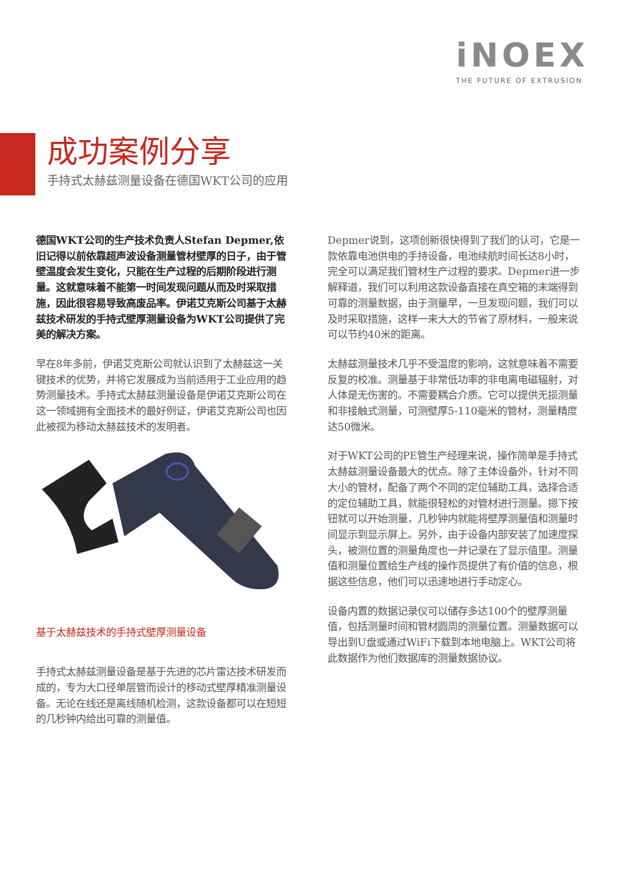iNOEX
THE FUTURE OF EXTRUSION
成功案例分享
手持式太赫兹测量设备在德国WKT公司的应用
德国WKT公司的生产技术负责人Stefan Depmer,依旧记得以前依靠超声波设备测量管材壁厚的日子，由于管壁温度会发生变化，只能在生产过程的后期阶段进行测量。这就意味着不能第一时间发现问题从而及时采取措施，因此很容易导致高废品率。伊诺艾克斯公司基于太赫兹技术研发的手持式壁厚测量设备为WKT公司提供了完美的解决方案。
早在8年多前，伊诺艾克斯公司就认识到了太赫兹这一关键技术的优势，并将它发展成为当前适用于工业应用的趋势测量技术。手持式太赫兹测量设备是伊诺艾克斯公司在这一领域拥有全面技术的最好例证，伊诺艾克斯公司也因此被视为移动太赫兹技术的发明者。
基于太赫兹技术的手持式壁厚测量设备
手持式太赫兹测量设备是基于先进的芯片雷达技术研发而成的，专为大口径单层管而设计的移动式壁厚精准测量设备。无论在线还是离线随机检测，这款设备都可以在短短的几秒钟内给出可靠的测量值。
Depmer说到，这项创新很快得到了我们的认可，它是一款依靠电池供电的手持设备，电池续航时间长达8小时，完全可以满足我们管材生产过程的要求。Depmer进一步解释道，我们可以利用这款设备直接在真空箱的末端得到可靠的测量数据，由于测量早，一旦发现问题，我们可以及时采取措施，这样一来大大的节省了原材料，一般来说可以节约40米的距离。
太赫兹测量技术几乎不受温度的影响，这就意味着不需要反复的校准。测量基于非常低功率的非电离电磁辐射，对人体是无伤害的。不需要耦合介质。它可以提供无损测量和非接触式测量，可测壁厚5-110毫米的管材，测量精度达50微米。
对于WKT公司的PE管生产经理来说，操作简单是手持式太赫兹测量设备最大的优点。除了主体设备外，针对不同大小的管材，配备了两个不同的定位辅助工具，选择合适的定位辅助工具，就能很轻松的对管材进行测量。摁下按钮就可以开始测量，几秒钟内就能将壁厚测量值和测量时间显示到显示屏上。另外，由于设备内部安装了加速度探头，被测位置的测量角度也一并记录在了显示值里。测量值和测量位置给生产线的操作员提供了有价值的信息，根据这些信息，他们可以迅速地进行手动定心。
设备内置的数据记录仪可以储存多达100个的壁厚测量值，包括测量时间和管材圆周的测量位置。测量数据可以导出到U盘或通过WiFi下载到本地电脑上。WKT公司将此数据作为他们数据库的测量数据协议。